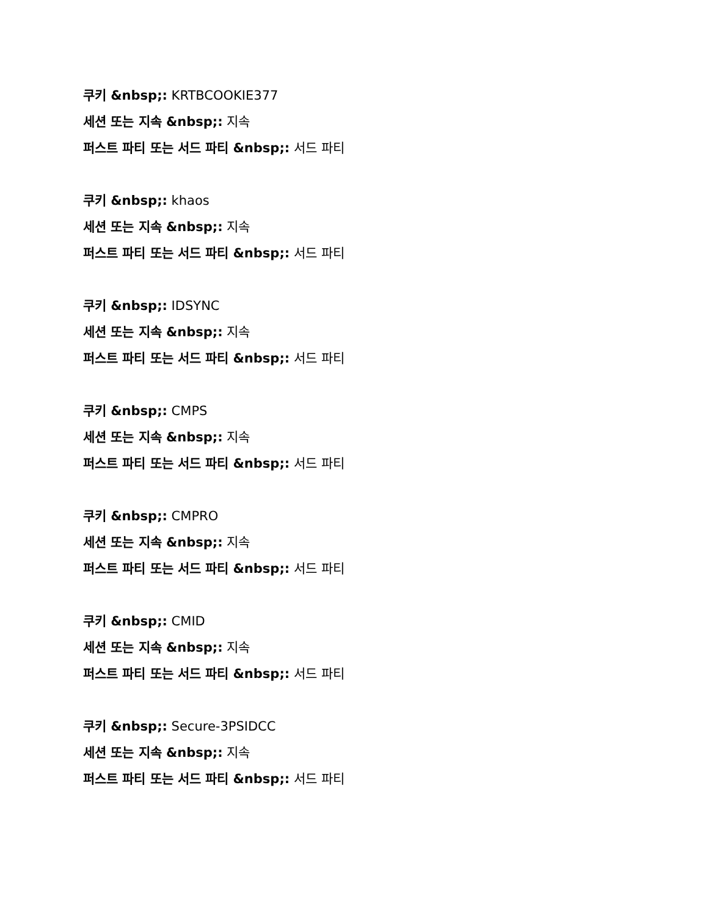쿠키 &nbsp;: KRTBCOOKIE377
세션 또는 지속 &nbsp;: 지속
퍼스트 파티 또는 서드 파티 &nbsp;: 서드 파티
쿠키 &nbsp;: khaos
세션 또는 지속 &nbsp;: 지속
퍼스트 파티 또는 서드 파티 &nbsp;: 서드 파티
쿠키 &nbsp;: IDSYNC
세션 또는 지속 &nbsp;: 지속
퍼스트 파티 또는 서드 파티 &nbsp;: 서드 파티
쿠키 &nbsp;: CMPS
세션 또는 지속 &nbsp;: 지속
퍼스트 파티 또는 서드 파티 &nbsp;: 서드 파티
쿠키 &nbsp;: CMPRO
세션 또는 지속 &nbsp;: 지속
퍼스트 파티 또는 서드 파티 &nbsp;: 서드 파티
쿠키 &nbsp;: CMID
세션 또는 지속 &nbsp;: 지속
퍼스트 파티 또는 서드 파티 &nbsp;: 서드 파티
쿠키 &nbsp;: Secure-3PSIDCC
세션 또는 지속 &nbsp;: 지속
퍼스트 파티 또는 서드 파티 &nbsp;: 서드 파티